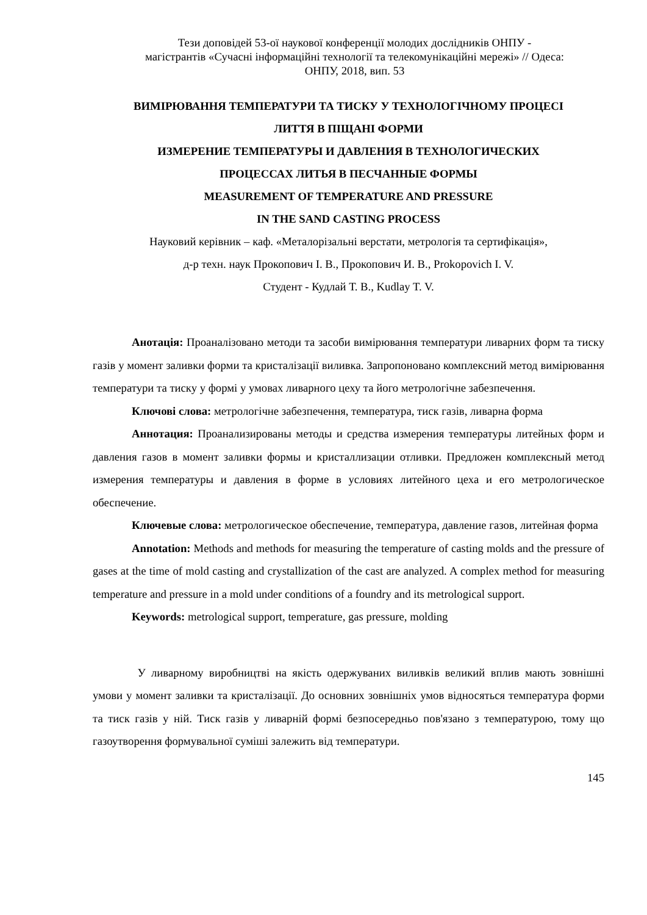Тези доповідей 53-ої наукової конференції молодих дослідників ОНПУ -
магістрантів «Сучасні інформаційні технології та телекомунікаційні мережі» // Одеса:
ОНПУ, 2018, вип. 53
ВИМІРЮВАННЯ ТЕМПЕРАТУРИ ТА ТИСКУ У ТЕХНОЛОГІЧНОМУ ПРОЦЕСІ
ЛИТТЯ В ПІЩАНІ ФОРМИ
ИЗМЕРЕНИЕ ТЕМПЕРАТУРЫ И ДАВЛЕНИЯ В ТЕХНОЛОГИЧЕСКИХ
ПРОЦЕССАХ ЛИТЬЯ В ПЕСЧАННЫЕ ФОРМЫ
MEASUREMENT OF TEMPERATURE AND PRESSURE
IN THE SAND CASTING PROCESS
Науковий керівник – каф. «Металорізальні верстати, метрологія та сертифікація»,
д-р техн. наук Прокопович І. В., Прокопович И. В., Prokopovich I. V.
Студент - Кудлай Т. В., Kudlay T. V.
Анотація: Проаналізовано методи та засоби вимірювання температури ливарних форм та тиску газів у момент заливки форми та кристалізації виливка. Запропоновано комплексний метод вимірювання температури та тиску у формі у умовах ливарного цеху та його метрологічне забезпечення.
Ключові слова: метрологічне забезпечення, температура, тиск газів, ливарна форма
Аннотация: Проанализированы методы и средства измерения температуры литейных форм и давления газов в момент заливки формы и кристаллизации отливки. Предложен комплексный метод измерения температуры и давления в форме в условиях литейного цеха и его метрологическое обеспечение.
Ключевые слова: метрологическое обеспечение, температура, давление газов, литейная форма
Annotation: Methods and methods for measuring the temperature of casting molds and the pressure of gases at the time of mold casting and crystallization of the cast are analyzed. A complex method for measuring temperature and pressure in a mold under conditions of a foundry and its metrological support.
Keywords: metrological support, temperature, gas pressure, molding
У ливарному виробництві на якість одержуваних виливків великий вплив мають зовнішні умови у момент заливки та кристалізації. До основних зовнішніх умов відносяться температура форми та тиск газів у ній. Тиск газів у ливарній формі безпосередньо пов'язано з температурою, тому що газоутворення формувальної суміші залежить від температури.
145